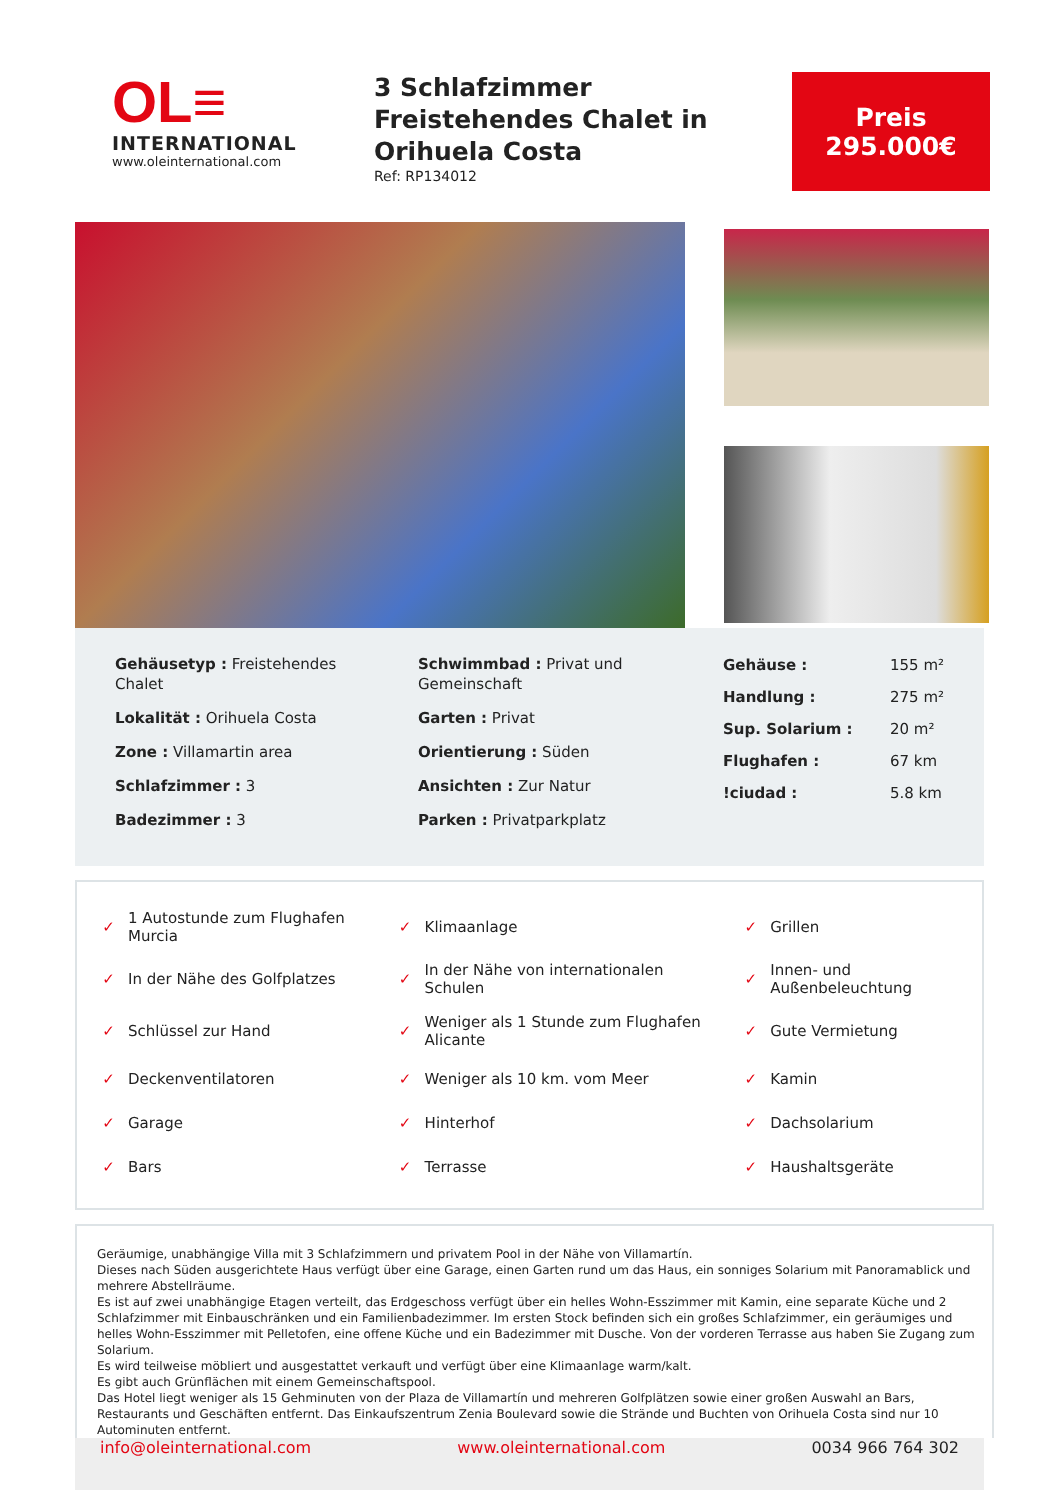OL≡
INTERNATIONAL
www.oleinternational.com
3 Schlafzimmer Freistehendes Chalet in Orihuela Costa
Ref: RP134012
Preis
295.000€
Gehäusetyp : Freistehendes Chalet
Lokalität : Orihuela Costa
Zone : Villamartin area
Schlafzimmer : 3
Badezimmer : 3
Schwimmbad : Privat und Gemeinschaft
Garten : Privat
Orientierung : Süden
Ansichten : Zur Natur
Parken : Privatparkplatz
| Gehäuse : | 155 m² |
| Handlung : | 275 m² |
| Sup. Solarium : | 20 m² |
| Flughafen : | 67 km |
| !ciudad : | 5.8 km |
| ✓ | 1 Autostunde zum Flughafen Murcia | ✓ | Klimaanlage | ✓ | Grillen |
| ✓ | In der Nähe des Golfplatzes | ✓ | In der Nähe von internationalen Schulen | ✓ | Innen- und Außenbeleuchtung |
| ✓ | Schlüssel zur Hand | ✓ | Weniger als 1 Stunde zum Flughafen Alicante | ✓ | Gute Vermietung |
| ✓ | Deckenventilatoren | ✓ | Weniger als 10 km. vom Meer | ✓ | Kamin |
| ✓ | Garage | ✓ | Hinterhof | ✓ | Dachsolarium |
| ✓ | Bars | ✓ | Terrasse | ✓ | Haushaltsgeräte |
Geräumige, unabhängige Villa mit 3 Schlafzimmern und privatem Pool in der Nähe von Villamartín.
Dieses nach Süden ausgerichtete Haus verfügt über eine Garage, einen Garten rund um das Haus, ein sonniges Solarium mit Panoramablick und mehrere Abstellräume.
Es ist auf zwei unabhängige Etagen verteilt, das Erdgeschoss verfügt über ein helles Wohn-Esszimmer mit Kamin, eine separate Küche und 2 Schlafzimmer mit Einbauschränken und ein Familienbadezimmer. Im ersten Stock befinden sich ein großes Schlafzimmer, ein geräumiges und helles Wohn-Esszimmer mit Pelletofen, eine offene Küche und ein Badezimmer mit Dusche. Von der vorderen Terrasse aus haben Sie Zugang zum Solarium.
Es wird teilweise möbliert und ausgestattet verkauft und verfügt über eine Klimaanlage warm/kalt.
Es gibt auch Grünflächen mit einem Gemeinschaftspool.
Das Hotel liegt weniger als 15 Gehminuten von der Plaza de Villamartín und mehreren Golfplätzen sowie einer großen Auswahl an Bars, Restaurants und Geschäften entfernt. Das Einkaufszentrum Zenia Boulevard sowie die Strände und Buchten von Orihuela Costa sind nur 10 Autominuten entfernt.
info@oleinternational.com www.oleinternational.com 0034 966 764 302